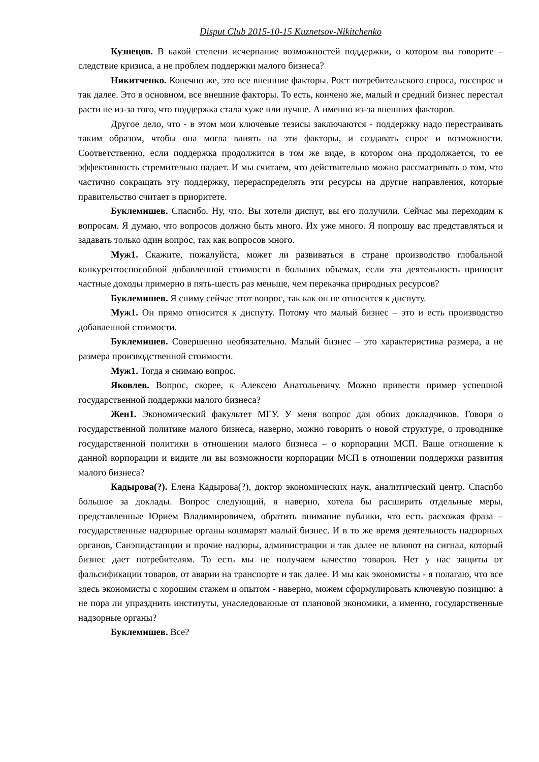Disput Club 2015-10-15 Kuznetsov-Nikitchenko
Кузнецов. В какой степени исчерпание возможностей поддержки, о котором вы говорите – следствие кризиса, а не проблем поддержки малого бизнеса?
Никитченко. Конечно же, это все внешние факторы. Рост потребительского спроса, госспрос и так далее. Это в основном, все внешние факторы. То есть, кончено же, малый и средний бизнес перестал расти не из-за того, что поддержка стала хуже или лучше. А именно из-за внешних факторов.
Другое дело, что - в этом мои ключевые тезисы заключаются - поддержку надо перестраивать таким образом, чтобы она могла влиять на эти факторы, и создавать спрос и возможности. Соответственно, если поддержка продолжится в том же виде, в котором она продолжается, то ее эффективность стремительно падает. И мы считаем, что действительно можно рассматривать о том, что частично сокращать эту поддержку, перераспределять эти ресурсы на другие направления, которые правительство считает в приоритете.
Буклемишев. Спасибо. Ну, что. Вы хотели диспут, вы его получили. Сейчас мы переходим к вопросам. Я думаю, что вопросов должно быть много. Их уже много. Я попрошу вас представляться и задавать только один вопрос, так как вопросов много.
Муж1. Скажите, пожалуйста, может ли развиваться в стране производство глобальной конкурентоспособной добавленной стоимости в больших объемах, если эта деятельность приносит частные доходы примерно в пять-шесть раз меньше, чем перекачка природных ресурсов?
Буклемишев. Я сниму сейчас этот вопрос, так как он не относится к диспуту.
Муж1. Он прямо относится к диспуту. Потому что малый бизнес – это и есть производство добавленной стоимости.
Буклемишев. Совершенно необязательно. Малый бизнес – это характеристика размера, а не размера производственной стоимости.
Муж1. Тогда я снимаю вопрос.
Яковлев. Вопрос, скорее, к Алексею Анатольевичу. Можно привести пример успешной государственной поддержки малого бизнеса?
Жен1. Экономический факультет МГУ. У меня вопрос для обоих докладчиков. Говоря о государственной политике малого бизнеса, наверно, можно говорить о новой структуре, о проводнике государственной политики в отношении малого бизнеса – о корпорации МСП. Ваше отношение к данной корпорации и видите ли вы возможности корпорации МСП в отношении поддержки развития малого бизнеса?
Кадырова(?). Елена Кадырова(?), доктор экономических наук, аналитический центр. Спасибо большое за доклады. Вопрос следующий, я наверно, хотела бы расширить отдельные меры, представленные Юрием Владимировичем, обратить внимание публики, что есть расхожая фраза – государственные надзорные органы кошмарят малый бизнес. И в то же время деятельность надзорных органов, Санэпидстанции и прочие надзоры, администрации и так далее не влияют на сигнал, который бизнес дает потребителям. То есть мы не получаем качество товаров. Нет у нас защиты от фальсификации товаров, от аварии на транспорте и так далее. И мы как экономисты - я полагаю, что все здесь экономисты с хорошим стажем и опытом - наверно, можем сформулировать ключевую позицию: а не пора ли упразднить институты, унаследованные от плановой экономики, а именно, государственные надзорные органы?
Буклемишев. Все?